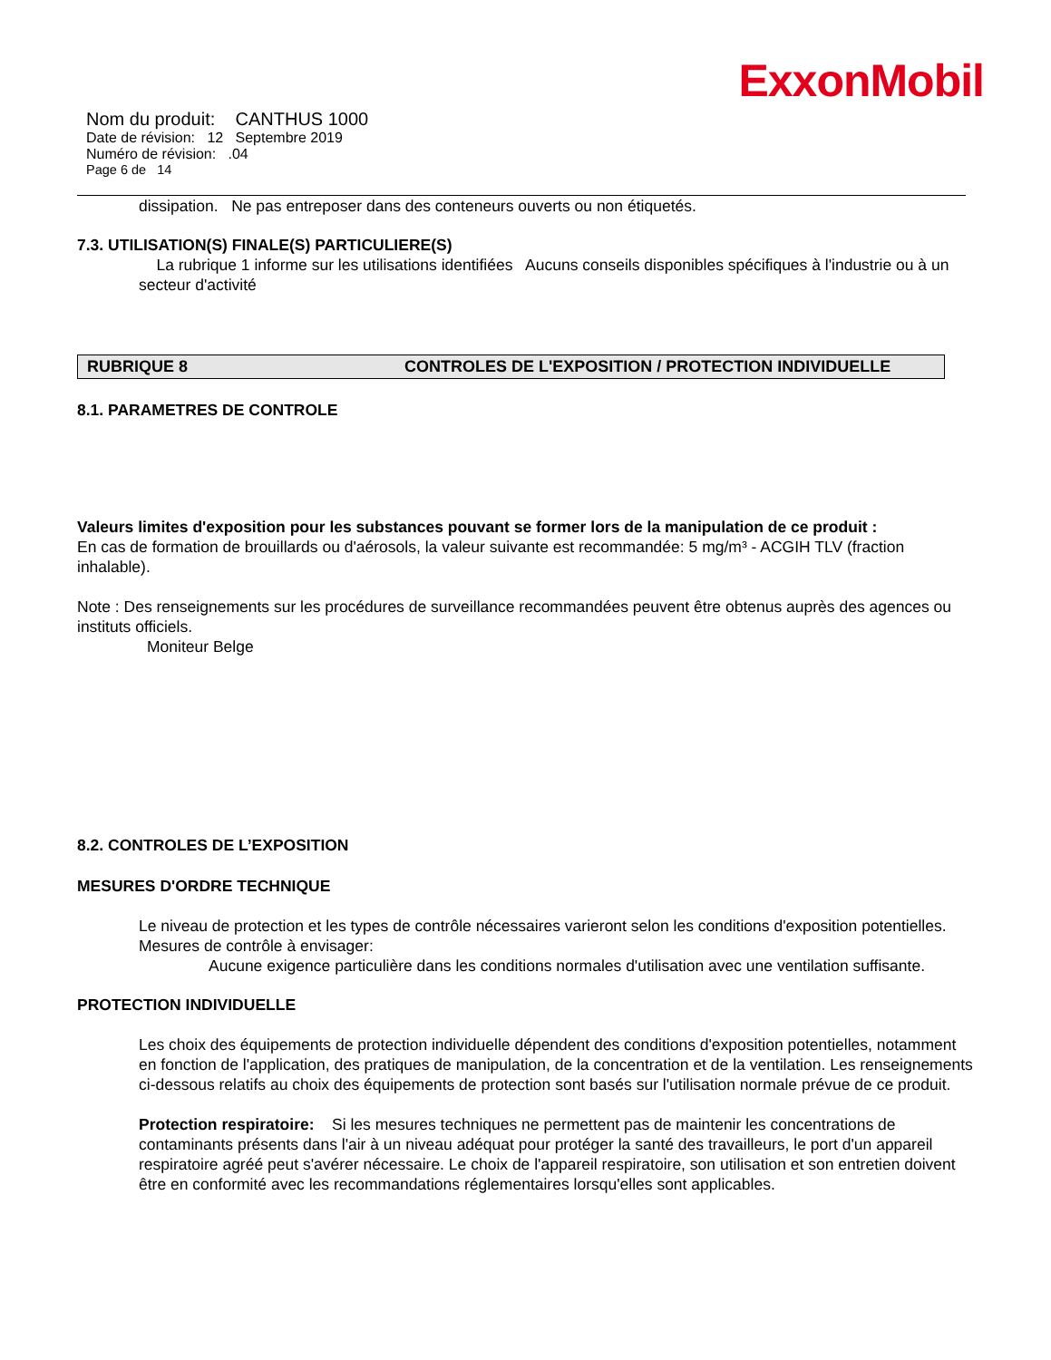ExxonMobil
Nom du produit: CANTHUS 1000
Date de révision: 12 Septembre 2019
Numéro de révision: .04
Page 6 de 14
dissipation. Ne pas entreposer dans des conteneurs ouverts ou non étiquetés.
7.3. UTILISATION(S) FINALE(S) PARTICULIERE(S)
La rubrique 1 informe sur les utilisations identifiées Aucuns conseils disponibles spécifiques à l'industrie ou à un secteur d'activité
RUBRIQUE 8 CONTROLES DE L'EXPOSITION / PROTECTION INDIVIDUELLE
8.1. PARAMETRES DE CONTROLE
Valeurs limites d'exposition pour les substances pouvant se former lors de la manipulation de ce produit :
En cas de formation de brouillards ou d'aérosols, la valeur suivante est recommandée: 5 mg/m³ - ACGIH TLV (fraction inhalable).
Note : Des renseignements sur les procédures de surveillance recommandées peuvent être obtenus auprès des agences ou instituts officiels.
Moniteur Belge
8.2. CONTROLES DE L’EXPOSITION
MESURES D'ORDRE TECHNIQUE
Le niveau de protection et les types de contrôle nécessaires varieront selon les conditions d'exposition potentielles. Mesures de contrôle à envisager:
Aucune exigence particulière dans les conditions normales d'utilisation avec une ventilation suffisante.
PROTECTION INDIVIDUELLE
Les choix des équipements de protection individuelle dépendent des conditions d'exposition potentielles, notamment en fonction de l'application, des pratiques de manipulation, de la concentration et de la ventilation. Les renseignements ci-dessous relatifs au choix des équipements de protection sont basés sur l'utilisation normale prévue de ce produit.
Protection respiratoire: Si les mesures techniques ne permettent pas de maintenir les concentrations de contaminants présents dans l'air à un niveau adéquat pour protéger la santé des travailleurs, le port d'un appareil respiratoire agréé peut s'avérer nécessaire. Le choix de l'appareil respiratoire, son utilisation et son entretien doivent être en conformité avec les recommandations réglementaires lorsqu'elles sont applicables.